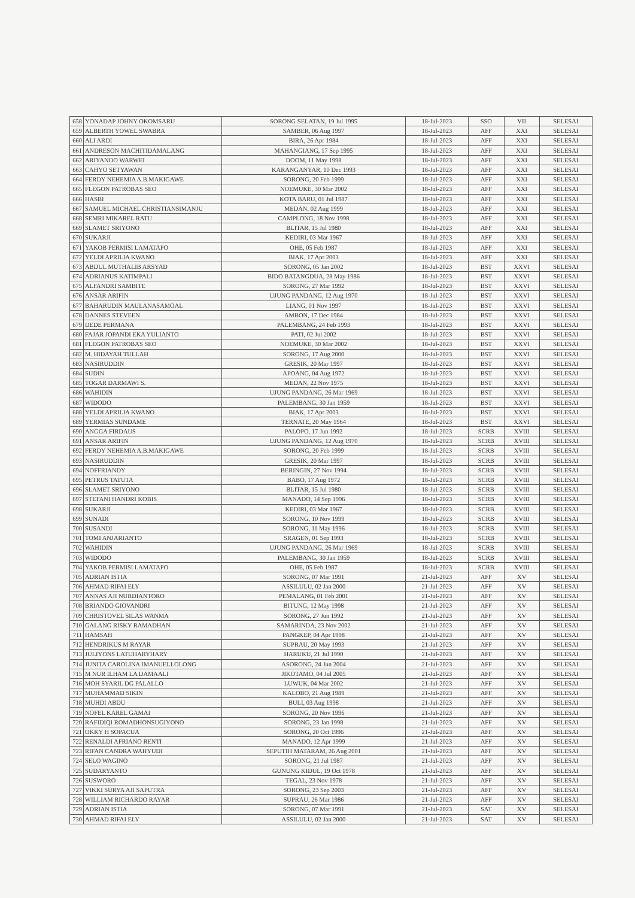| 658 | YONADAP JOHNY OKOMSARU | SORONG SELATAN, 19 Jul 1995 | 18-Jul-2023 | SSO | VII | SELESAI |
| 659 | ALBERTH YOWEL SWABRA | SAMBER, 06 Aug 1997 | 18-Jul-2023 | AFF | XXI | SELESAI |
| 660 | ALI ARDI | BIRA, 26 Apr 1984 | 18-Jul-2023 | AFF | XXI | SELESAI |
| 661 | ANDRESON MACHITIDAMALANG | MAHANGIANG, 17 Sep 1995 | 18-Jul-2023 | AFF | XXI | SELESAI |
| 662 | ARIYANDO WARWEI | DOOM, 11 May 1998 | 18-Jul-2023 | AFF | XXI | SELESAI |
| 663 | CAHYO SETYAWAN | KARANGANYAR, 10 Dec 1993 | 18-Jul-2023 | AFF | XXI | SELESAI |
| 664 | FERDY NEHEMIA A.B.MAKIGAWE | SORONG, 20 Feb 1999 | 18-Jul-2023 | AFF | XXI | SELESAI |
| 665 | FLEGON PATROBAS SEO | NOEMUKE, 30 Mar 2002 | 18-Jul-2023 | AFF | XXI | SELESAI |
| 666 | HASBI | KOTA BARU, 01 Jul 1987 | 18-Jul-2023 | AFF | XXI | SELESAI |
| 667 | SAMUEL MICHAEL CHRISTIANSIMANJU | MEDAN, 02 Aug 1999 | 18-Jul-2023 | AFF | XXI | SELESAI |
| 668 | SEMRI MIKAREL RATU | CAMPLONG, 18 Nov 1998 | 18-Jul-2023 | AFF | XXI | SELESAI |
| 669 | SLAMET SRIYONO | BLITAR, 15 Jul 1980 | 18-Jul-2023 | AFF | XXI | SELESAI |
| 670 | SUKARJI | KEDIRI, 03 Mar 1967 | 18-Jul-2023 | AFF | XXI | SELESAI |
| 671 | YAKOB PERMISI LAMATAPO | OHE, 05 Feb 1987 | 18-Jul-2023 | AFF | XXI | SELESAI |
| 672 | YELDI APRILIA KWANO | BIAK, 17 Apr 2003 | 18-Jul-2023 | AFF | XXI | SELESAI |
| 673 | ABDUL MUTHALIB ARSYAD | SORONG, 05 Jan 2002 | 18-Jul-2023 | BST | XXVI | SELESAI |
| 674 | ADRIANUS KATIMPALI | BIDO BATANGDUA, 28 May 1986 | 18-Jul-2023 | BST | XXVI | SELESAI |
| 675 | ALFANDRI SAMBITE | SORONG, 27 Mar 1992 | 18-Jul-2023 | BST | XXVI | SELESAI |
| 676 | ANSAR ARIFIN | UJUNG PANDANG, 12 Aug 1970 | 18-Jul-2023 | BST | XXVI | SELESAI |
| 677 | BAHARUDIN MAULANASAMOAL | LIANG, 01 Nov 1997 | 18-Jul-2023 | BST | XXVI | SELESAI |
| 678 | DANNES STEVEEN | AMBON, 17 Dec 1984 | 18-Jul-2023 | BST | XXVI | SELESAI |
| 679 | DEDE PERMANA | PALEMBANG, 24 Feb 1993 | 18-Jul-2023 | BST | XXVI | SELESAI |
| 680 | FAJAR JOPANDI EKA YULIANTO | PATI, 02 Jul 2002 | 18-Jul-2023 | BST | XXVI | SELESAI |
| 681 | FLEGON PATROBAS SEO | NOEMUKE, 30 Mar 2002 | 18-Jul-2023 | BST | XXVI | SELESAI |
| 682 | M. HIDAYAH TULLAH | SORONG, 17 Aug 2000 | 18-Jul-2023 | BST | XXVI | SELESAI |
| 683 | NASIRUDDIN | GRESIK, 20 Mar 1997 | 18-Jul-2023 | BST | XXVI | SELESAI |
| 684 | SUDIN | APOANG, 04 Aug 1972 | 18-Jul-2023 | BST | XXVI | SELESAI |
| 685 | TOGAR DARMAWI S. | MEDAN, 22 Nov 1975 | 18-Jul-2023 | BST | XXVI | SELESAI |
| 686 | WAHIDIN | UJUNG PANDANG, 26 Mar 1969 | 18-Jul-2023 | BST | XXVI | SELESAI |
| 687 | WIDODO | PALEMBANG, 30 Jan 1959 | 18-Jul-2023 | BST | XXVI | SELESAI |
| 688 | YELDI APRILIA KWANO | BIAK, 17 Apr 2003 | 18-Jul-2023 | BST | XXVI | SELESAI |
| 689 | YERMIAS SUNDAME | TERNATE, 20 May 1964 | 18-Jul-2023 | BST | XXVI | SELESAI |
| 690 | ANGGA FIRDAUS | PALOPO, 17 Jun 1992 | 18-Jul-2023 | SCRB | XVIII | SELESAI |
| 691 | ANSAR ARIFIN | UJUNG PANDANG, 12 Aug 1970 | 18-Jul-2023 | SCRB | XVIII | SELESAI |
| 692 | FERDY NEHEMIA A.B.MAKIGAWE | SORONG, 20 Feb 1999 | 18-Jul-2023 | SCRB | XVIII | SELESAI |
| 693 | NASIRUDDIN | GRESIK, 20 Mar 1997 | 18-Jul-2023 | SCRB | XVIII | SELESAI |
| 694 | NOFFRIANDY | BERINGIN, 27 Nov 1994 | 18-Jul-2023 | SCRB | XVIII | SELESAI |
| 695 | PETRUS TATUTA | BABO, 17 Aug 1972 | 18-Jul-2023 | SCRB | XVIII | SELESAI |
| 696 | SLAMET SRIYONO | BLITAR, 15 Jul 1980 | 18-Jul-2023 | SCRB | XVIII | SELESAI |
| 697 | STEFANI HANDRI KOBIS | MANADO, 14 Sep 1996 | 18-Jul-2023 | SCRB | XVIII | SELESAI |
| 698 | SUKARJI | KEDIRI, 03 Mar 1967 | 18-Jul-2023 | SCRB | XVIII | SELESAI |
| 699 | SUNADI | SORONG, 10 Nov 1999 | 18-Jul-2023 | SCRB | XVIII | SELESAI |
| 700 | SUSANDI | SORONG, 11 May 1996 | 18-Jul-2023 | SCRB | XVIII | SELESAI |
| 701 | TOMI ANJARIANTO | SRAGEN, 01 Sep 1993 | 18-Jul-2023 | SCRB | XVIII | SELESAI |
| 702 | WAHIDIN | UJUNG PANDANG, 26 Mar 1969 | 18-Jul-2023 | SCRB | XVIII | SELESAI |
| 703 | WIDODO | PALEMBANG, 30 Jan 1959 | 18-Jul-2023 | SCRB | XVIII | SELESAI |
| 704 | YAKOB PERMISI LAMATAPO | OHE, 05 Feb 1987 | 18-Jul-2023 | SCRB | XVIII | SELESAI |
| 705 | ADRIAN ISTIA | SORONG, 07 Mar 1991 | 21-Jul-2023 | AFF | XV | SELESAI |
| 706 | AHMAD RIFAI ELY | ASSILULU, 02 Jan 2000 | 21-Jul-2023 | AFF | XV | SELESAI |
| 707 | ANNAS AJI NURDIANTORO | PEMALANG, 01 Feb 2001 | 21-Jul-2023 | AFF | XV | SELESAI |
| 708 | BRIANDO GIOVANDRI | BITUNG, 12 May 1998 | 21-Jul-2023 | AFF | XV | SELESAI |
| 709 | CHRISTOVEL SILAS WANMA | SORONG, 27 Jun 1992 | 21-Jul-2023 | AFF | XV | SELESAI |
| 710 | GALANG RISKY RAMADHAN | SAMARINDA, 23 Nov 2002 | 21-Jul-2023 | AFF | XV | SELESAI |
| 711 | HAMSAH | PANGKEP, 04 Apr 1998 | 21-Jul-2023 | AFF | XV | SELESAI |
| 712 | HENDRIKUS M RAYAR | SUPRAU, 20 May 1993 | 21-Jul-2023 | AFF | XV | SELESAI |
| 713 | JULIYONS LATUHARYHARY | HARUKU, 21 Jul 1990 | 21-Jul-2023 | AFF | XV | SELESAI |
| 714 | JUNITA CAROLINA IMANUELLOLONG | ASORONG, 24 Jun 2004 | 21-Jul-2023 | AFF | XV | SELESAI |
| 715 | M NUR ILHAM LA DAMAALI | JIKOTAMO, 04 Jul 2005 | 21-Jul-2023 | AFF | XV | SELESAI |
| 716 | MOH SYARIL DG PALALLO | LUWUK, 04 Mar 2002 | 21-Jul-2023 | AFF | XV | SELESAI |
| 717 | MUHAMMAD SIKIN | KALOBO, 21 Aug 1989 | 21-Jul-2023 | AFF | XV | SELESAI |
| 718 | MUHDI ABDU | BULI, 03 Aug 1998 | 21-Jul-2023 | AFF | XV | SELESAI |
| 719 | NOFEL KAREL GAMAI | SORONG, 20 Nov 1996 | 21-Jul-2023 | AFF | XV | SELESAI |
| 720 | RAFIDIQI ROMADHONSUGIYONO | SORONG, 23 Jan 1998 | 21-Jul-2023 | AFF | XV | SELESAI |
| 721 | OKKY H SOPACUA | SORONG, 20 Oct 1996 | 21-Jul-2023 | AFF | XV | SELESAI |
| 722 | RENALDI AFRIANO RENTI | MANADO, 12 Apr 1999 | 21-Jul-2023 | AFF | XV | SELESAI |
| 723 | RIFAN CANDRA WAHYUDI | SEPUTIH MATARAM, 26 Aug 2001 | 21-Jul-2023 | AFF | XV | SELESAI |
| 724 | SELO WAGINO | SORONG, 21 Jul 1987 | 21-Jul-2023 | AFF | XV | SELESAI |
| 725 | SUDARYANTO | GUNUNG KIDUL, 19 Oct 1978 | 21-Jul-2023 | AFF | XV | SELESAI |
| 726 | SUSWORO | TEGAL, 23 Nov 1978 | 21-Jul-2023 | AFF | XV | SELESAI |
| 727 | VIKKI SURYA AJI SAPUTRA | SORONG, 23 Sep 2003 | 21-Jul-2023 | AFF | XV | SELESAI |
| 728 | WILLIAM RICHARDO RAYAR | SUPRAU, 26 Mar 1986 | 21-Jul-2023 | AFF | XV | SELESAI |
| 729 | ADRIAN ISTIA | SORONG, 07 Mar 1991 | 21-Jul-2023 | SAT | XV | SELESAI |
| 730 | AHMAD RIFAI ELY | ASSILULU, 02 Jan 2000 | 21-Jul-2023 | SAT | XV | SELESAI |